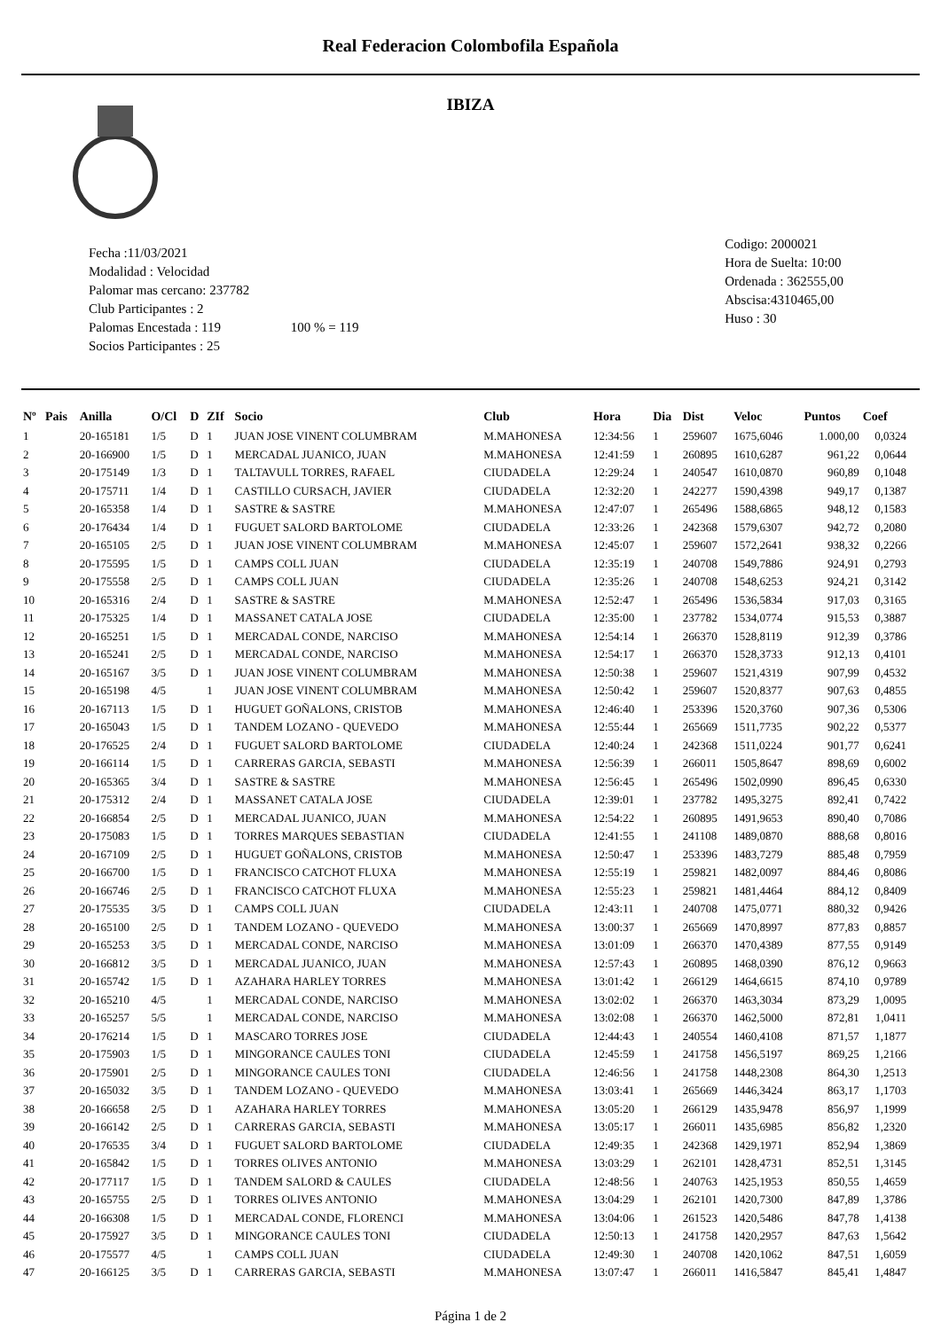Real Federacion Colombofila Española
IBIZA
Fecha :11/03/2021
Modalidad : Velocidad
Palomar mas cercano: 237782
Club Participantes : 2
Palomas Encestada : 119 100 % = 119
Socios Participantes : 25
Codigo: 2000021
Hora de Suelta: 10:00
Ordenada : 362555,00
Abscisa:4310465,00
Huso : 30
| Nº | Pais | Anilla | O/Cl | D | ZIf | Socio | Club | Hora | Dia | Dist | Veloc | Puntos | Coef |
| --- | --- | --- | --- | --- | --- | --- | --- | --- | --- | --- | --- | --- | --- |
| 1 | | 20-165181 | 1/5 | D | 1 | JUAN JOSE VINENT COLUMBRAM | M.MAHONESA | 12:34:56 | 1 | 259607 | 1675,6046 | 1.000,00 | 0,0324 |
| 2 | | 20-166900 | 1/5 | D | 1 | MERCADAL JUANICO, JUAN | M.MAHONESA | 12:41:59 | 1 | 260895 | 1610,6287 | 961,22 | 0,0644 |
| 3 | | 20-175149 | 1/3 | D | 1 | TALTAVULL TORRES, RAFAEL | CIUDADELA | 12:29:24 | 1 | 240547 | 1610,0870 | 960,89 | 0,1048 |
| 4 | | 20-175711 | 1/4 | D | 1 | CASTILLO CURSACH, JAVIER | CIUDADELA | 12:32:20 | 1 | 242277 | 1590,4398 | 949,17 | 0,1387 |
| 5 | | 20-165358 | 1/4 | D | 1 | SASTRE & SASTRE | M.MAHONESA | 12:47:07 | 1 | 265496 | 1588,6865 | 948,12 | 0,1583 |
| 6 | | 20-176434 | 1/4 | D | 1 | FUGUET SALORD BARTOLOME | CIUDADELA | 12:33:26 | 1 | 242368 | 1579,6307 | 942,72 | 0,2080 |
| 7 | | 20-165105 | 2/5 | D | 1 | JUAN JOSE VINENT COLUMBRAM | M.MAHONESA | 12:45:07 | 1 | 259607 | 1572,2641 | 938,32 | 0,2266 |
| 8 | | 20-175595 | 1/5 | D | 1 | CAMPS COLL JUAN | CIUDADELA | 12:35:19 | 1 | 240708 | 1549,7886 | 924,91 | 0,2793 |
| 9 | | 20-175558 | 2/5 | D | 1 | CAMPS COLL JUAN | CIUDADELA | 12:35:26 | 1 | 240708 | 1548,6253 | 924,21 | 0,3142 |
| 10 | | 20-165316 | 2/4 | D | 1 | SASTRE & SASTRE | M.MAHONESA | 12:52:47 | 1 | 265496 | 1536,5834 | 917,03 | 0,3165 |
| 11 | | 20-175325 | 1/4 | D | 1 | MASSANET CATALA JOSE | CIUDADELA | 12:35:00 | 1 | 237782 | 1534,0774 | 915,53 | 0,3887 |
| 12 | | 20-165251 | 1/5 | D | 1 | MERCADAL CONDE, NARCISO | M.MAHONESA | 12:54:14 | 1 | 266370 | 1528,8119 | 912,39 | 0,3786 |
| 13 | | 20-165241 | 2/5 | D | 1 | MERCADAL CONDE, NARCISO | M.MAHONESA | 12:54:17 | 1 | 266370 | 1528,3733 | 912,13 | 0,4101 |
| 14 | | 20-165167 | 3/5 | D | 1 | JUAN JOSE VINENT COLUMBRAM | M.MAHONESA | 12:50:38 | 1 | 259607 | 1521,4319 | 907,99 | 0,4532 |
| 15 | | 20-165198 | 4/5 | | 1 | JUAN JOSE VINENT COLUMBRAM | M.MAHONESA | 12:50:42 | 1 | 259607 | 1520,8377 | 907,63 | 0,4855 |
| 16 | | 20-167113 | 1/5 | D | 1 | HUGUET GOÑALONS, CRISTOB | M.MAHONESA | 12:46:40 | 1 | 253396 | 1520,3760 | 907,36 | 0,5306 |
| 17 | | 20-165043 | 1/5 | D | 1 | TANDEM LOZANO - QUEVEDO | M.MAHONESA | 12:55:44 | 1 | 265669 | 1511,7735 | 902,22 | 0,5377 |
| 18 | | 20-176525 | 2/4 | D | 1 | FUGUET SALORD BARTOLOME | CIUDADELA | 12:40:24 | 1 | 242368 | 1511,0224 | 901,77 | 0,6241 |
| 19 | | 20-166114 | 1/5 | D | 1 | CARRERAS GARCIA, SEBASTI | M.MAHONESA | 12:56:39 | 1 | 266011 | 1505,8647 | 898,69 | 0,6002 |
| 20 | | 20-165365 | 3/4 | D | 1 | SASTRE & SASTRE | M.MAHONESA | 12:56:45 | 1 | 265496 | 1502,0990 | 896,45 | 0,6330 |
| 21 | | 20-175312 | 2/4 | D | 1 | MASSANET CATALA JOSE | CIUDADELA | 12:39:01 | 1 | 237782 | 1495,3275 | 892,41 | 0,7422 |
| 22 | | 20-166854 | 2/5 | D | 1 | MERCADAL JUANICO, JUAN | M.MAHONESA | 12:54:22 | 1 | 260895 | 1491,9653 | 890,40 | 0,7086 |
| 23 | | 20-175083 | 1/5 | D | 1 | TORRES MARQUES SEBASTIAN | CIUDADELA | 12:41:55 | 1 | 241108 | 1489,0870 | 888,68 | 0,8016 |
| 24 | | 20-167109 | 2/5 | D | 1 | HUGUET GOÑALONS, CRISTOB | M.MAHONESA | 12:50:47 | 1 | 253396 | 1483,7279 | 885,48 | 0,7959 |
| 25 | | 20-166700 | 1/5 | D | 1 | FRANCISCO CATCHOT FLUXA | M.MAHONESA | 12:55:19 | 1 | 259821 | 1482,0097 | 884,46 | 0,8086 |
| 26 | | 20-166746 | 2/5 | D | 1 | FRANCISCO CATCHOT FLUXA | M.MAHONESA | 12:55:23 | 1 | 259821 | 1481,4464 | 884,12 | 0,8409 |
| 27 | | 20-175535 | 3/5 | D | 1 | CAMPS COLL JUAN | CIUDADELA | 12:43:11 | 1 | 240708 | 1475,0771 | 880,32 | 0,9426 |
| 28 | | 20-165100 | 2/5 | D | 1 | TANDEM LOZANO - QUEVEDO | M.MAHONESA | 13:00:37 | 1 | 265669 | 1470,8997 | 877,83 | 0,8857 |
| 29 | | 20-165253 | 3/5 | D | 1 | MERCADAL CONDE, NARCISO | M.MAHONESA | 13:01:09 | 1 | 266370 | 1470,4389 | 877,55 | 0,9149 |
| 30 | | 20-166812 | 3/5 | D | 1 | MERCADAL JUANICO, JUAN | M.MAHONESA | 12:57:43 | 1 | 260895 | 1468,0390 | 876,12 | 0,9663 |
| 31 | | 20-165742 | 1/5 | D | 1 | AZAHARA HARLEY TORRES | M.MAHONESA | 13:01:42 | 1 | 266129 | 1464,6615 | 874,10 | 0,9789 |
| 32 | | 20-165210 | 4/5 | | 1 | MERCADAL CONDE, NARCISO | M.MAHONESA | 13:02:02 | 1 | 266370 | 1463,3034 | 873,29 | 1,0095 |
| 33 | | 20-165257 | 5/5 | | 1 | MERCADAL CONDE, NARCISO | M.MAHONESA | 13:02:08 | 1 | 266370 | 1462,5000 | 872,81 | 1,0411 |
| 34 | | 20-176214 | 1/5 | D | 1 | MASCARO TORRES JOSE | CIUDADELA | 12:44:43 | 1 | 240554 | 1460,4108 | 871,57 | 1,1877 |
| 35 | | 20-175903 | 1/5 | D | 1 | MINGORANCE CAULES TONI | CIUDADELA | 12:45:59 | 1 | 241758 | 1456,5197 | 869,25 | 1,2166 |
| 36 | | 20-175901 | 2/5 | D | 1 | MINGORANCE CAULES TONI | CIUDADELA | 12:46:56 | 1 | 241758 | 1448,2308 | 864,30 | 1,2513 |
| 37 | | 20-165032 | 3/5 | D | 1 | TANDEM LOZANO - QUEVEDO | M.MAHONESA | 13:03:41 | 1 | 265669 | 1446,3424 | 863,17 | 1,1703 |
| 38 | | 20-166658 | 2/5 | D | 1 | AZAHARA HARLEY TORRES | M.MAHONESA | 13:05:20 | 1 | 266129 | 1435,9478 | 856,97 | 1,1999 |
| 39 | | 20-166142 | 2/5 | D | 1 | CARRERAS GARCIA, SEBASTI | M.MAHONESA | 13:05:17 | 1 | 266011 | 1435,6985 | 856,82 | 1,2320 |
| 40 | | 20-176535 | 3/4 | D | 1 | FUGUET SALORD BARTOLOME | CIUDADELA | 12:49:35 | 1 | 242368 | 1429,1971 | 852,94 | 1,3869 |
| 41 | | 20-165842 | 1/5 | D | 1 | TORRES OLIVES ANTONIO | M.MAHONESA | 13:03:29 | 1 | 262101 | 1428,4731 | 852,51 | 1,3145 |
| 42 | | 20-177117 | 1/5 | D | 1 | TANDEM SALORD & CAULES | CIUDADELA | 12:48:56 | 1 | 240763 | 1425,1953 | 850,55 | 1,4659 |
| 43 | | 20-165755 | 2/5 | D | 1 | TORRES OLIVES ANTONIO | M.MAHONESA | 13:04:29 | 1 | 262101 | 1420,7300 | 847,89 | 1,3786 |
| 44 | | 20-166308 | 1/5 | D | 1 | MERCADAL CONDE, FLORENCI | M.MAHONESA | 13:04:06 | 1 | 261523 | 1420,5486 | 847,78 | 1,4138 |
| 45 | | 20-175927 | 3/5 | D | 1 | MINGORANCE CAULES TONI | CIUDADELA | 12:50:13 | 1 | 241758 | 1420,2957 | 847,63 | 1,5642 |
| 46 | | 20-175577 | 4/5 | | 1 | CAMPS COLL JUAN | CIUDADELA | 12:49:30 | 1 | 240708 | 1420,1062 | 847,51 | 1,6059 |
| 47 | | 20-166125 | 3/5 | D | 1 | CARRERAS GARCIA, SEBASTI | M.MAHONESA | 13:07:47 | 1 | 266011 | 1416,5847 | 845,41 | 1,4847 |
Página 1 de 2